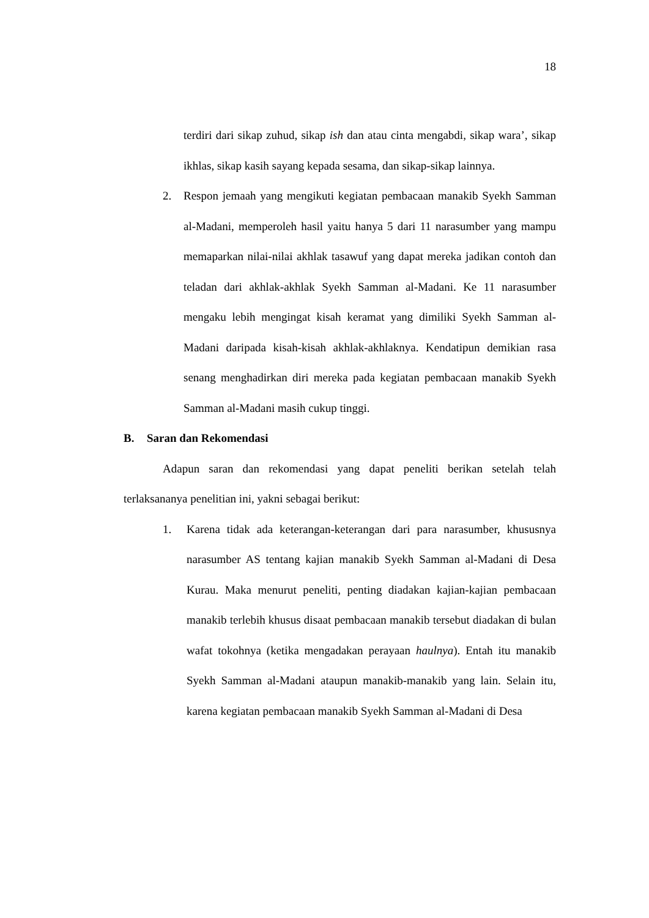18
terdiri dari sikap zuhud, sikap ish dan atau cinta mengabdi, sikap wara’, sikap ikhlas, sikap kasih sayang kepada sesama, dan sikap-sikap lainnya.
2. Respon jemaah yang mengikuti kegiatan pembacaan manakib Syekh Samman al-Madani, memperoleh hasil yaitu hanya 5 dari 11 narasumber yang mampu memaparkan nilai-nilai akhlak tasawuf yang dapat mereka jadikan contoh dan teladan dari akhlak-akhlak Syekh Samman al-Madani. Ke 11 narasumber mengaku lebih mengingat kisah keramat yang dimiliki Syekh Samman al-Madani daripada kisah-kisah akhlak-akhlaknya. Kendatipun demikian rasa senang menghadirkan diri mereka pada kegiatan pembacaan manakib Syekh Samman al-Madani masih cukup tinggi.
B. Saran dan Rekomendasi
Adapun saran dan rekomendasi yang dapat peneliti berikan setelah telah terlaksananya penelitian ini, yakni sebagai berikut:
1. Karena tidak ada keterangan-keterangan dari para narasumber, khususnya narasumber AS tentang kajian manakib Syekh Samman al-Madani di Desa Kurau. Maka menurut peneliti, penting diadakan kajian-kajian pembacaan manakib terlebih khusus disaat pembacaan manakib tersebut diadakan di bulan wafat tokohnya (ketika mengadakan perayaan haulnya). Entah itu manakib Syekh Samman al-Madani ataupun manakib-manakib yang lain. Selain itu, karena kegiatan pembacaan manakib Syekh Samman al-Madani di Desa